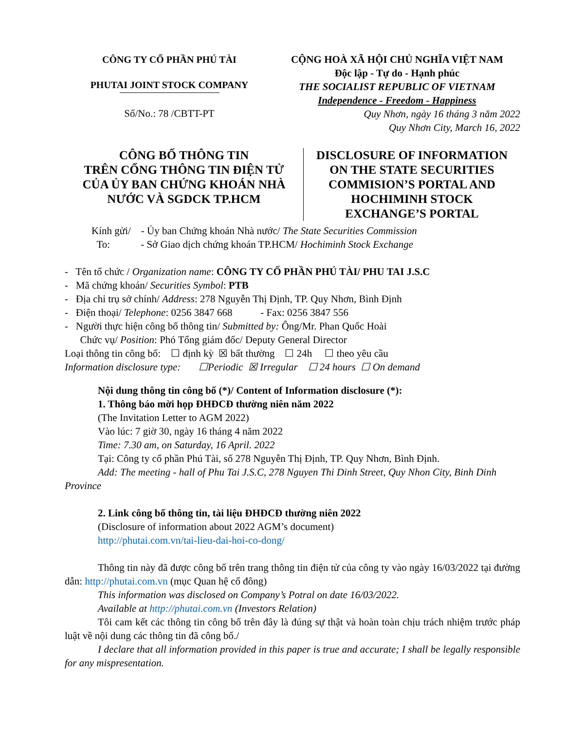CÔNG TY CỔ PHẦN PHÚ TÀI
PHUTAI JOINT STOCK COMPANY
Số/No.: 78 /CBTT-PT
CỘNG HOÀ XÃ HỘI CHỦ NGHĨA VIỆT NAM
Độc lập - Tự do - Hạnh phúc
THE SOCIALIST REPUBLIC OF VIETNAM
Independence - Freedom - Happiness
Quy Nhơn, ngày 16 tháng 3 năm 2022
Quy Nhơn City, March 16, 2022
CÔNG BỐ THÔNG TIN
TRÊN CỔNG THÔNG TIN ĐIỆN TỬ
CỦA ỦY BAN CHỨNG KHOÁN NHÀ
NƯỚC VÀ SGDCK TP.HCM
DISCLOSURE OF INFORMATION
ON THE STATE SECURITIES
COMMISION’S PORTAL AND
HOCHIMINH STOCK
EXCHANGE’S PORTAL
Kính gửi/ - Ủy ban Chứng khoán Nhà nước/ The State Securities Commission
To: - Sở Giao dịch chứng khoán TP.HCM/ Hochiminh Stock Exchange
- Tên tổ chức / Organization name: CÔNG TY CỔ PHẦN PHÚ TÀI/ PHU TAI J.S.C
- Mã chứng khoán/ Securities Symbol: PTB
- Địa chỉ trụ sở chính/ Address: 278 Nguyễn Thị Định, TP. Quy Nhơn, Bình Định
- Điện thoại/ Telephone: 0256 3847 668 - Fax: 0256 3847 556
- Người thực hiện công bố thông tin/ Submitted by: Ông/Mr. Phan Quốc Hoài
Chức vụ/ Position: Phó Tổng giám đốc/ Deputy General Director
Loại thông tin công bố: ☐ định kỳ ☒ bất thường ☐ 24h ☐ theo yêu cầu
Information disclosure type: ☐Periodic ☒ Irregular ☐ 24 hours ☐ On demand
Nội dung thông tin công bố (*)/ Content of Information disclosure (*):
1. Thông báo mời họp ĐHĐCĐ thường niên năm 2022
(The Invitation Letter to AGM 2022)
Vào lúc: 7 giờ 30, ngày 16 tháng 4 năm 2022
Time: 7.30 am, on Saturday, 16 April. 2022
Tại: Công ty cổ phần Phú Tài, số 278 Nguyễn Thị Định, TP. Quy Nhơn, Bình Định.
Add: The meeting - hall of Phu Tai J.S.C, 278 Nguyen Thi Dinh Street, Quy Nhon City, Binh Dinh Province
2. Link công bố thông tin, tài liệu ĐHĐCĐ thường niên 2022
(Disclosure of information about 2022 AGM’s document)
http://phutai.com.vn/tai-lieu-dai-hoi-co-dong/
Thông tin này đã được công bố trên trang thông tin điện tử của công ty vào ngày 16/03/2022 tại đường dẫn: http://phutai.com.vn (mục Quan hệ cổ đông)
This information was disclosed on Company’s Potral on date 16/03/2022.
Available at http://phutai.com.vn (Investors Relation)
Tôi cam kết các thông tin công bố trên đây là đúng sự thật và hoàn toàn chịu trách nhiệm trước pháp luật về nội dung các thông tin đã công bố./
I declare that all information provided in this paper is true and accurate; I shall be legally responsible for any mispresentation.